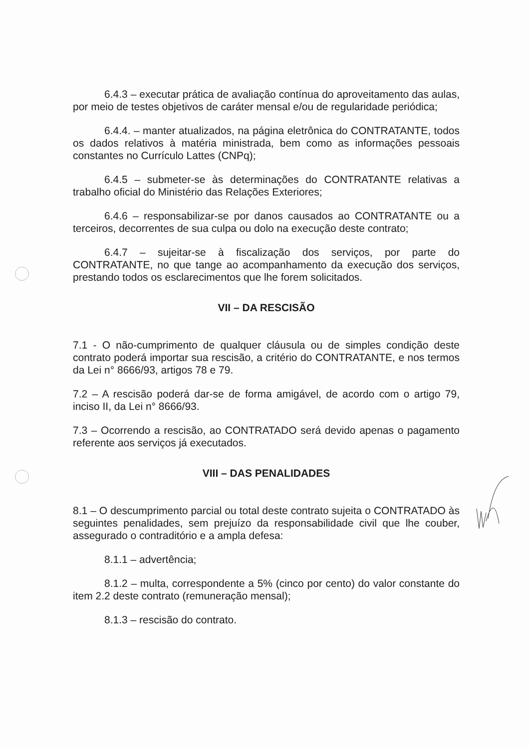6.4.3 – executar prática de avaliação contínua do aproveitamento das aulas, por meio de testes objetivos de caráter mensal e/ou de regularidade periódica;
6.4.4. – manter atualizados, na página eletrônica do CONTRATANTE, todos os dados relativos à matéria ministrada, bem como as informações pessoais constantes no Currículo Lattes (CNPq);
6.4.5 – submeter-se às determinações do CONTRATANTE relativas a trabalho oficial do Ministério das Relações Exteriores;
6.4.6 – responsabilizar-se por danos causados ao CONTRATANTE ou a terceiros, decorrentes de sua culpa ou dolo na execução deste contrato;
6.4.7 – sujeitar-se à fiscalização dos serviços, por parte do CONTRATANTE, no que tange ao acompanhamento da execução dos serviços, prestando todos os esclarecimentos que lhe forem solicitados.
VII – DA RESCISÃO
7.1 - O não-cumprimento de qualquer cláusula ou de simples condição deste contrato poderá importar sua rescisão, a critério do CONTRATANTE, e nos termos da Lei n° 8666/93, artigos 78 e 79.
7.2 – A rescisão poderá dar-se de forma amigável, de acordo com o artigo 79, inciso II, da Lei n° 8666/93.
7.3 – Ocorrendo a rescisão, ao CONTRATADO será devido apenas o pagamento referente aos serviços já executados.
VIII – DAS PENALIDADES
8.1 – O descumprimento parcial ou total deste contrato sujeita o CONTRATADO às seguintes penalidades, sem prejuízo da responsabilidade civil que lhe couber, assegurado o contraditório e a ampla defesa:
8.1.1 – advertência;
8.1.2 – multa, correspondente a 5% (cinco por cento) do valor constante do item 2.2 deste contrato (remuneração mensal);
8.1.3 – rescisão do contrato.